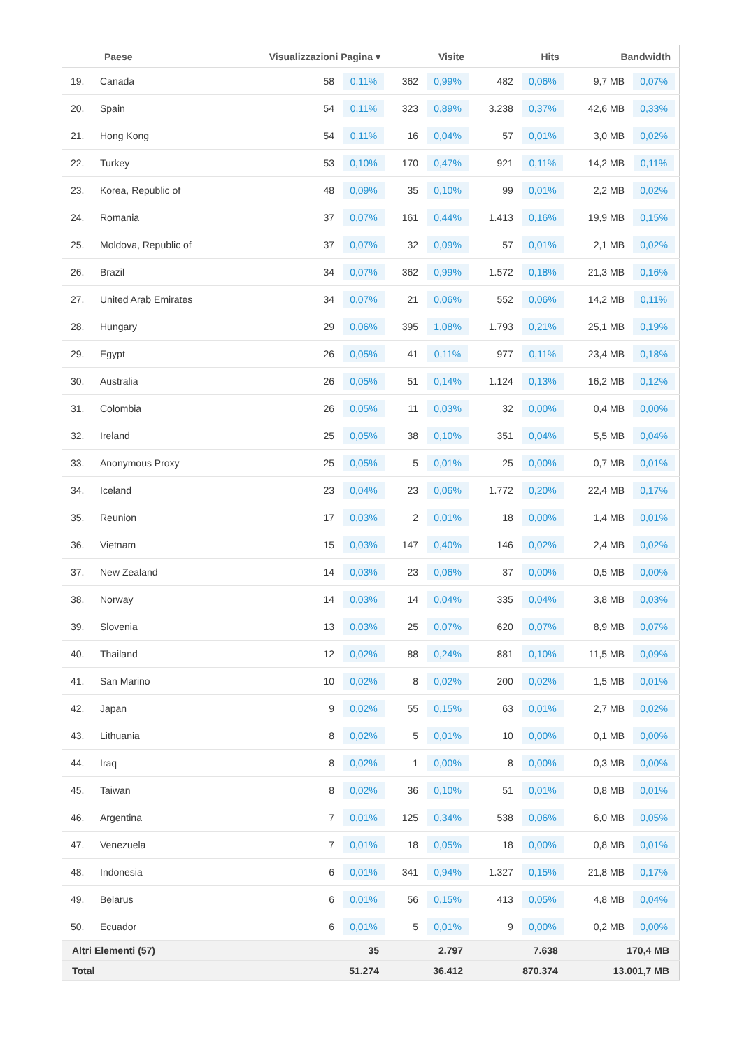| | Paese | Visualizzazioni Pagina ▾ | | Visite | | Hits | | Bandwidth | |
| --- | --- | --- | --- | --- | --- | --- | --- | --- | --- |
| 19. | Canada | 58 | 0,11% | 362 | 0,99% | 482 | 0,06% | 9,7 MB | 0,07% |
| 20. | Spain | 54 | 0,11% | 323 | 0,89% | 3.238 | 0,37% | 42,6 MB | 0,33% |
| 21. | Hong Kong | 54 | 0,11% | 16 | 0,04% | 57 | 0,01% | 3,0 MB | 0,02% |
| 22. | Turkey | 53 | 0,10% | 170 | 0,47% | 921 | 0,11% | 14,2 MB | 0,11% |
| 23. | Korea, Republic of | 48 | 0,09% | 35 | 0,10% | 99 | 0,01% | 2,2 MB | 0,02% |
| 24. | Romania | 37 | 0,07% | 161 | 0,44% | 1.413 | 0,16% | 19,9 MB | 0,15% |
| 25. | Moldova, Republic of | 37 | 0,07% | 32 | 0,09% | 57 | 0,01% | 2,1 MB | 0,02% |
| 26. | Brazil | 34 | 0,07% | 362 | 0,99% | 1.572 | 0,18% | 21,3 MB | 0,16% |
| 27. | United Arab Emirates | 34 | 0,07% | 21 | 0,06% | 552 | 0,06% | 14,2 MB | 0,11% |
| 28. | Hungary | 29 | 0,06% | 395 | 1,08% | 1.793 | 0,21% | 25,1 MB | 0,19% |
| 29. | Egypt | 26 | 0,05% | 41 | 0,11% | 977 | 0,11% | 23,4 MB | 0,18% |
| 30. | Australia | 26 | 0,05% | 51 | 0,14% | 1.124 | 0,13% | 16,2 MB | 0,12% |
| 31. | Colombia | 26 | 0,05% | 11 | 0,03% | 32 | 0,00% | 0,4 MB | 0,00% |
| 32. | Ireland | 25 | 0,05% | 38 | 0,10% | 351 | 0,04% | 5,5 MB | 0,04% |
| 33. | Anonymous Proxy | 25 | 0,05% | 5 | 0,01% | 25 | 0,00% | 0,7 MB | 0,01% |
| 34. | Iceland | 23 | 0,04% | 23 | 0,06% | 1.772 | 0,20% | 22,4 MB | 0,17% |
| 35. | Reunion | 17 | 0,03% | 2 | 0,01% | 18 | 0,00% | 1,4 MB | 0,01% |
| 36. | Vietnam | 15 | 0,03% | 147 | 0,40% | 146 | 0,02% | 2,4 MB | 0,02% |
| 37. | New Zealand | 14 | 0,03% | 23 | 0,06% | 37 | 0,00% | 0,5 MB | 0,00% |
| 38. | Norway | 14 | 0,03% | 14 | 0,04% | 335 | 0,04% | 3,8 MB | 0,03% |
| 39. | Slovenia | 13 | 0,03% | 25 | 0,07% | 620 | 0,07% | 8,9 MB | 0,07% |
| 40. | Thailand | 12 | 0,02% | 88 | 0,24% | 881 | 0,10% | 11,5 MB | 0,09% |
| 41. | San Marino | 10 | 0,02% | 8 | 0,02% | 200 | 0,02% | 1,5 MB | 0,01% |
| 42. | Japan | 9 | 0,02% | 55 | 0,15% | 63 | 0,01% | 2,7 MB | 0,02% |
| 43. | Lithuania | 8 | 0,02% | 5 | 0,01% | 10 | 0,00% | 0,1 MB | 0,00% |
| 44. | Iraq | 8 | 0,02% | 1 | 0,00% | 8 | 0,00% | 0,3 MB | 0,00% |
| 45. | Taiwan | 8 | 0,02% | 36 | 0,10% | 51 | 0,01% | 0,8 MB | 0,01% |
| 46. | Argentina | 7 | 0,01% | 125 | 0,34% | 538 | 0,06% | 6,0 MB | 0,05% |
| 47. | Venezuela | 7 | 0,01% | 18 | 0,05% | 18 | 0,00% | 0,8 MB | 0,01% |
| 48. | Indonesia | 6 | 0,01% | 341 | 0,94% | 1.327 | 0,15% | 21,8 MB | 0,17% |
| 49. | Belarus | 6 | 0,01% | 56 | 0,15% | 413 | 0,05% | 4,8 MB | 0,04% |
| 50. | Ecuador | 6 | 0,01% | 5 | 0,01% | 9 | 0,00% | 0,2 MB | 0,00% |
| Altri Elementi (57) | | 35 | | 2.797 | | 7.638 | | 170,4 MB | |
| Total | | 51.274 | | 36.412 | | 870.374 | | 13.001,7 MB | |